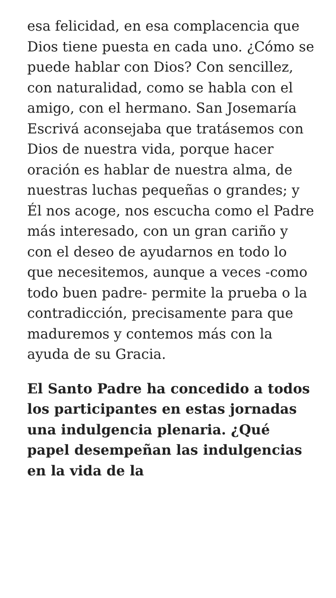esa felicidad, en esa complacencia que Dios tiene puesta en cada uno. ¿Cómo se puede hablar con Dios? Con sencillez, con naturalidad, como se habla con el amigo, con el hermano. San Josemaría Escrivá aconsejaba que tratásemos con Dios de nuestra vida, porque hacer oración es hablar de nuestra alma, de nuestras luchas pequeñas o grandes; y Él nos acoge, nos escucha como el Padre más interesado, con un gran cariño y con el deseo de ayudarnos en todo lo que necesitemos, aunque a veces -como todo buen padre- permite la prueba o la contradicción, precisamente para que maduremos y contemos más con la ayuda de su Gracia.
El Santo Padre ha concedido a todos los participantes en estas jornadas una indulgencia plenaria. ¿Qué papel desempeñan las indulgencias en la vida de la